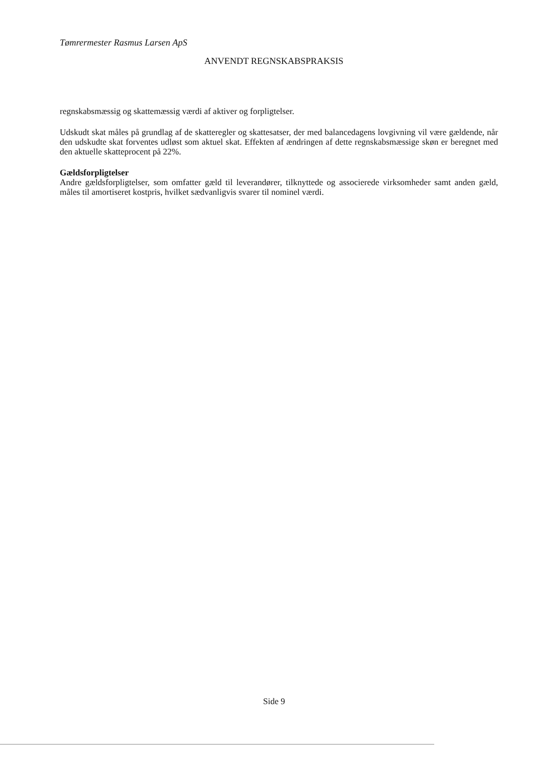Tømrermester Rasmus Larsen ApS
ANVENDT REGNSKABSPRAKSIS
regnskabsmæssig og skattemæssig værdi af aktiver og forpligtelser.
Udskudt skat måles på grundlag af de skatteregler og skattesatser, der med balancedagens lovgivning vil være gældende, når den udskudte skat forventes udløst som aktuel skat. Effekten af ændringen af dette regnskabsmæssige skøn er beregnet med den aktuelle skatteprocent på 22%.
Gældsforpligtelser
Andre gældsforpligtelser, som omfatter gæld til leverandører, tilknyttede og associerede virksomheder samt anden gæld, måles til amortiseret kostpris, hvilket sædvanligvis svarer til nominel værdi.
Side 9